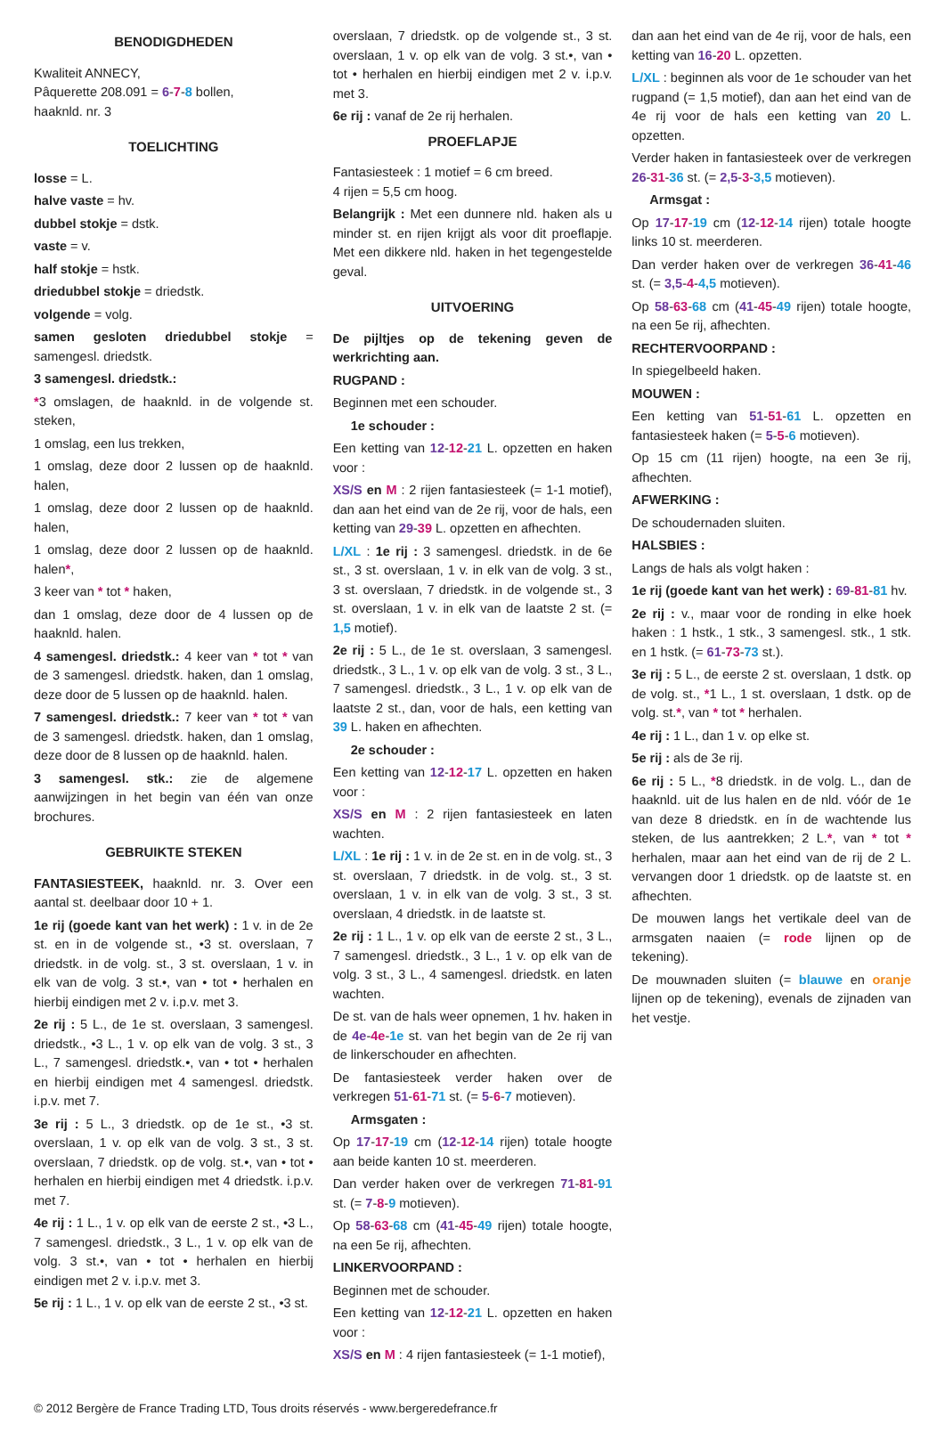BENODIGDHEDEN
Kwaliteit ANNECY,
Pâquerette 208.091 = 6-7-8 bollen,
haaknld. nr. 3
TOELICHTING
losse = L.
halve vaste = hv.
dubbel stokje = dstk.
vaste = v.
half stokje = hstk.
driedubbel stokje = driedstk.
volgende = volg.
samen gesloten driedubbel stokje = samengesl. driedstk.
3 samengesl. driedstk.:
*3 omslagen, de haaknld. in de volgende st. steken,
1 omslag, een lus trekken,
1 omslag, deze door 2 lussen op de haaknld. halen,
1 omslag, deze door 2 lussen op de haaknld. halen,
1 omslag, deze door 2 lussen op de haaknld. halen*,
3 keer van * tot * haken,
dan 1 omslag, deze door de 4 lussen op de haaknld. halen.
4 samengesl. driedstk.: 4 keer van * tot * van de 3 samengesl. driedstk. haken, dan 1 omslag, deze door de 5 lussen op de haaknld. halen.
7 samengesl. driedstk.: 7 keer van * tot * van de 3 samengesl. driedstk. haken, dan 1 omslag, deze door de 8 lussen op de haaknld. halen.
3 samengesl. stk.: zie de algemene aanwijzingen in het begin van één van onze brochures.
GEBRUIKTE STEKEN
FANTASIESTEEK, haaknld. nr. 3. Over een aantal st. deelbaar door 10 + 1.
1e rij (goede kant van het werk) : 1 v. in de 2e st. en in de volgende st., •3 st. overslaan, 7 driedstk. in de volg. st., 3 st. overslaan, 1 v. in elk van de volg. 3 st.•, van • tot • herhalen en hierbij eindigen met 2 v. i.p.v. met 3.
2e rij : 5 L., de 1e st. overslaan, 3 samengesl. driedstk., •3 L., 1 v. op elk van de volg. 3 st., 3 L., 7 samengesl. driedstk.•, van • tot • herhalen en hierbij eindigen met 4 samengesl. driedstk. i.p.v. met 7.
3e rij : 5 L., 3 driedstk. op de 1e st., •3 st. overslaan, 1 v. op elk van de volg. 3 st., 3 st. overslaan, 7 driedstk. op de volg. st.•, van • tot • herhalen en hierbij eindigen met 4 driedstk. i.p.v. met 7.
4e rij : 1 L., 1 v. op elk van de eerste 2 st., •3 L., 7 samengesl. driedstk., 3 L., 1 v. op elk van de volg. 3 st.•, van • tot • herhalen en hierbij eindigen met 2 v. i.p.v. met 3.
5e rij : 1 L., 1 v. op elk van de eerste 2 st., •3 st.
overslaan, 7 driedstk. op de volgende st., 3 st. overslaan, 1 v. op elk van de volg. 3 st.•, van • tot • herhalen en hierbij eindigen met 2 v. i.p.v. met 3.
6e rij : vanaf de 2e rij herhalen.
PROEFLAPJE
Fantasiesteek : 1 motief = 6 cm breed.
4 rijen = 5,5 cm hoog.
Belangrijk : Met een dunnere nld. haken als u minder st. en rijen krijgt als voor dit proeflapje. Met een dikkere nld. haken in het tegengestelde geval.
UITVOERING
De pijltjes op de tekening geven de werkrichting aan.
RUGPAND :
Beginnen met een schouder.
1e schouder :
Een ketting van 12-12-21 L. opzetten en haken voor :
XS/S en M : 2 rijen fantasiesteek (= 1-1 motief), dan aan het eind van de 2e rij, voor de hals, een ketting van 29-39 L. opzetten en afhechten.
L/XL : 1e rij : 3 samengesl. driedstk. in de 6e st., 3 st. overslaan, 1 v. in elk van de volg. 3 st., 3 st. overslaan, 7 driedstk. in de volgende st., 3 st. overslaan, 1 v. in elk van de laatste 2 st. (= 1,5 motief).
2e rij : 5 L., de 1e st. overslaan, 3 samengesl. driedstk., 3 L., 1 v. op elk van de volg. 3 st., 3 L., 7 samengesl. driedstk., 3 L., 1 v. op elk van de laatste 2 st., dan, voor de hals, een ketting van 39 L. haken en afhechten.
2e schouder :
Een ketting van 12-12-17 L. opzetten en haken voor :
XS/S en M : 2 rijen fantasiesteek en laten wachten.
L/XL : 1e rij : 1 v. in de 2e st. en in de volg. st., 3 st. overslaan, 7 driedstk. in de volg. st., 3 st. overslaan, 1 v. in elk van de volg. 3 st., 3 st. overslaan, 4 driedstk. in de laatste st.
2e rij : 1 L., 1 v. op elk van de eerste 2 st., 3 L., 7 samengesl. driedstk., 3 L., 1 v. op elk van de volg. 3 st., 3 L., 4 samengesl. driedstk. en laten wachten.
De st. van de hals weer opnemen, 1 hv. haken in de 4e-4e-1e st. van het begin van de 2e rij van de linkerschouder en afhechten.
De fantasiesteek verder haken over de verkregen 51-61-71 st. (= 5-6-7 motieven).
Armsgaten :
Op 17-17-19 cm (12-12-14 rijen) totale hoogte aan beide kanten 10 st. meerderen.
Dan verder haken over de verkregen 71-81-91 st. (= 7-8-9 motieven).
Op 58-63-68 cm (41-45-49 rijen) totale hoogte, na een 5e rij, afhechten.
LINKERVOORPAND :
Beginnen met de schouder.
Een ketting van 12-12-21 L. opzetten en haken voor :
XS/S en M : 4 rijen fantasiesteek (= 1-1 motief),
dan aan het eind van de 4e rij, voor de hals, een ketting van 16-20 L. opzetten.
L/XL : beginnen als voor de 1e schouder van het rugpand (= 1,5 motief), dan aan het eind van de 4e rij voor de hals een ketting van 20 L. opzetten.
Verder haken in fantasiesteek over de verkregen 26-31-36 st. (= 2,5-3-3,5 motieven).
Armsgat :
Op 17-17-19 cm (12-12-14 rijen) totale hoogte links 10 st. meerderen.
Dan verder haken over de verkregen 36-41-46 st. (= 3,5-4-4,5 motieven).
Op 58-63-68 cm (41-45-49 rijen) totale hoogte, na een 5e rij, afhechten.
RECHTERVOORPAND :
In spiegelbeeld haken.
MOUWEN :
Een ketting van 51-51-61 L. opzetten en fantasiesteek haken (= 5-5-6 motieven).
Op 15 cm (11 rijen) hoogte, na een 3e rij, afhechten.
AFWERKING :
De schoudernaden sluiten.
HALSBIES :
Langs de hals als volgt haken :
1e rij (goede kant van het werk) : 69-81-81 hv.
2e rij : v., maar voor de ronding in elke hoek haken : 1 hstk., 1 stk., 3 samengesl. stk., 1 stk. en 1 hstk. (= 61-73-73 st.).
3e rij : 5 L., de eerste 2 st. overslaan, 1 dstk. op de volg. st., *1 L., 1 st. overslaan, 1 dstk. op de volg. st.*, van * tot * herhalen.
4e rij : 1 L., dan 1 v. op elke st.
5e rij : als de 3e rij.
6e rij : 5 L., *8 driedstk. in de volg. L., dan de haaknld. uit de lus halen en de nld. vóór de 1e van deze 8 driedstk. en ín de wachtende lus steken, de lus aantrekken; 2 L.*, van * tot * herhalen, maar aan het eind van de rij de 2 L. vervangen door 1 driedstk. op de laatste st. en afhechten.
De mouwen langs het vertikale deel van de armsgaten naaien (= rode lijnen op de tekening).
De mouwnaden sluiten (= blauwe en oranje lijnen op de tekening), evenals de zijnaden van het vestje.
© 2012 Bergère de France Trading LTD, Tous droits réservés - www.bergeredefrance.fr